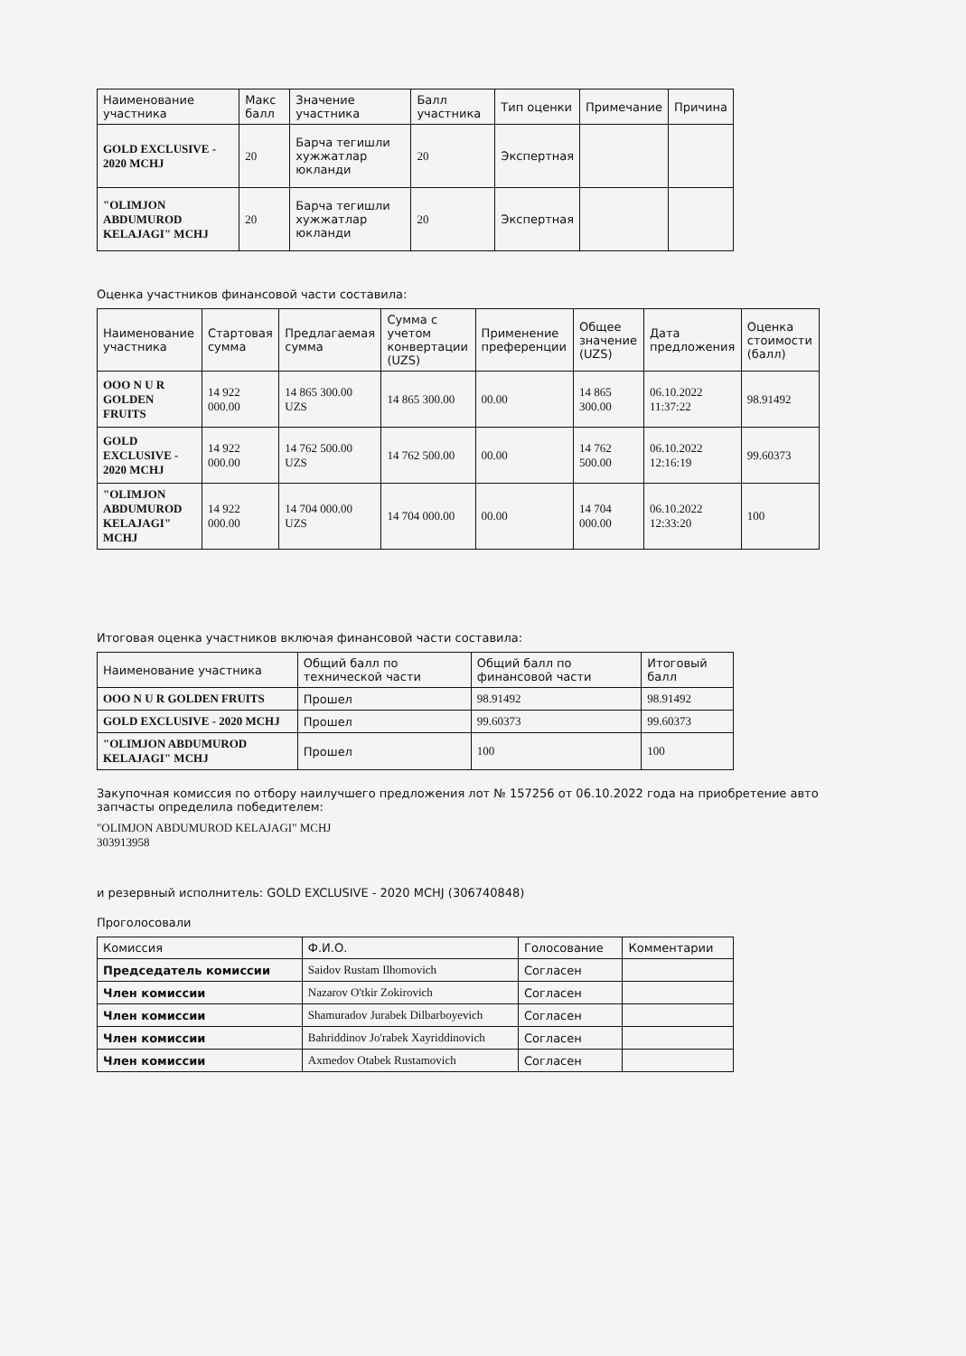| Наименование участника | Макс балл | Значение участника | Балл участника | Тип оценки | Примечание | Причина |
| --- | --- | --- | --- | --- | --- | --- |
| GOLD EXCLUSIVE - 2020 MCHJ | 20 | Барча тегишли хужжатлар юкланди | 20 | Экспертная | | |
| "OLIMJON ABDUMUROD KELAJAGI" MCHJ | 20 | Барча тегишли хужжатлар юкланди | 20 | Экспертная | | |
Оценка участников финансовой части составила:
| Наименование участника | Стартовая сумма | Предлагаемая сумма | Сумма с учетом конвертации (UZS) | Применение преференции | Общее значение (UZS) | Дата предложения | Оценка стоимости (балл) |
| --- | --- | --- | --- | --- | --- | --- | --- |
| OOO N U R GOLDEN FRUITS | 14 922 000.00 | 14 865 300.00 UZS | 14 865 300.00 | 00.00 | 14 865 300.00 | 06.10.2022 11:37:22 | 98.91492 |
| GOLD EXCLUSIVE - 2020 MCHJ | 14 922 000.00 | 14 762 500.00 UZS | 14 762 500.00 | 00.00 | 14 762 500.00 | 06.10.2022 12:16:19 | 99.60373 |
| "OLIMJON ABDUMUROD KELAJAGI" MCHJ | 14 922 000.00 | 14 704 000.00 UZS | 14 704 000.00 | 00.00 | 14 704 000.00 | 06.10.2022 12:33:20 | 100 |
Итоговая оценка участников включая финансовой части составила:
| Наименование участника | Общий балл по технической части | Общий балл по финансовой части | Итоговый балл |
| --- | --- | --- | --- |
| OOO N U R GOLDEN FRUITS | Прошел | 98.91492 | 98.91492 |
| GOLD EXCLUSIVE - 2020 MCHJ | Прошел | 99.60373 | 99.60373 |
| "OLIMJON ABDUMUROD KELAJAGI" MCHJ | Прошел | 100 | 100 |
Закупочная комиссия по отбору наилучшего предложения лот № 157256 от 06.10.2022 года на приобретение авто запчасты определила победителем:
"OLIMJON ABDUMUROD KELAJAGI" MCHJ
303913958
и резервный исполнитель: GOLD EXCLUSIVE - 2020 MCHJ (306740848)
Проголосовали
| Комиссия | Ф.И.О. | Голосование | Комментарии |
| --- | --- | --- | --- |
| Председатель комиссии | Saidov Rustam Ilhomovich | Согласен | |
| Член комиссии | Nazarov O'tkir Zokirovich | Согласен | |
| Член комиссии | Shamuradov Jurabek Dilbarboyevich | Согласен | |
| Член комиссии | Bahriddinov Jo'rabek Xayriddinovich | Согласен | |
| Член комиссии | Axmedov Otabek Rustamovich | Согласен | |